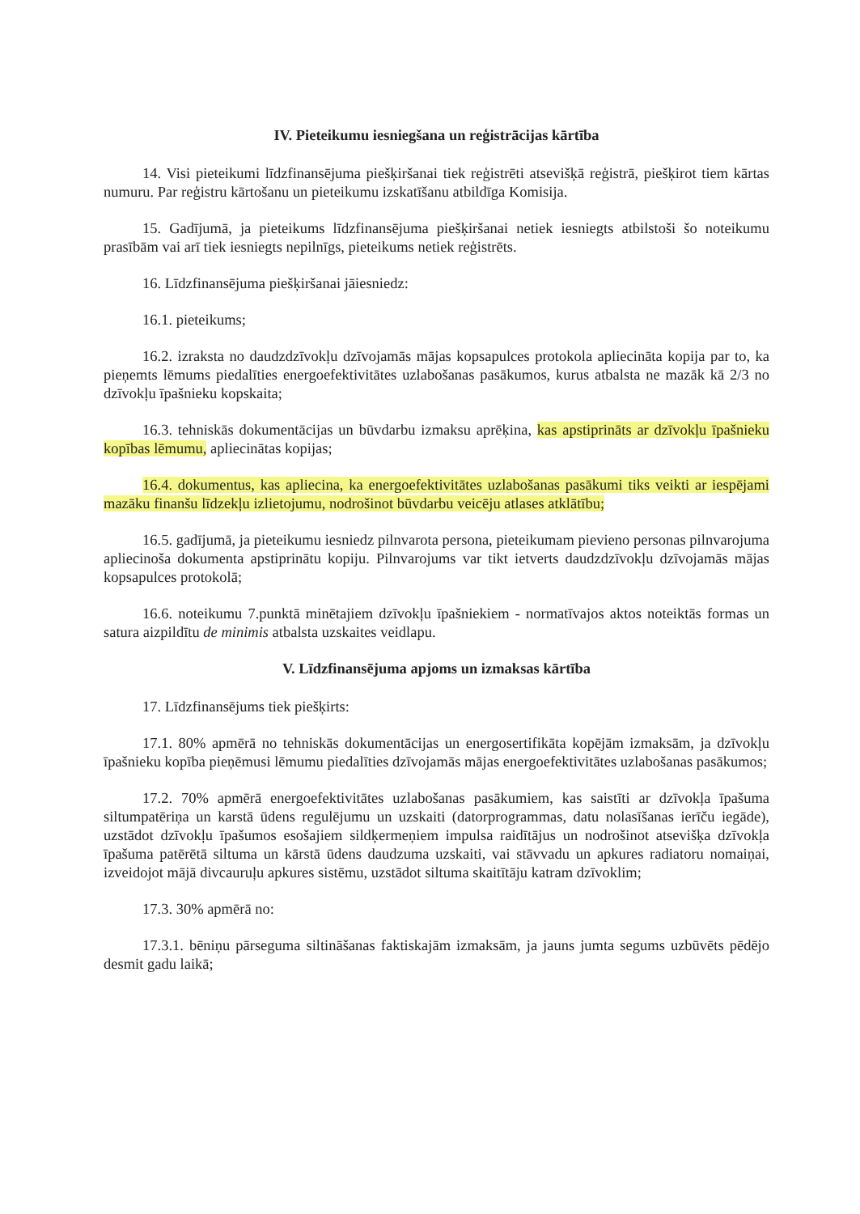IV. Pieteikumu iesniegšana un reģistrācijas kārtība
14. Visi pieteikumi līdzfinansējuma piešķiršanai tiek reģistrēti atsevišķā reģistrā, piešķirot tiem kārtas numuru. Par reģistru kārtošanu un pieteikumu izskatīšanu atbildīga Komisija.
15. Gadījumā, ja pieteikums līdzfinansējuma piešķiršanai netiek iesniegts atbilstoši šo noteikumu prasībām vai arī tiek iesniegts nepilnīgs, pieteikums netiek reģistrēts.
16. Līdzfinansējuma piešķiršanai jāiesniedz:
16.1. pieteikums;
16.2. izraksta no daudzdzīvokļu dzīvojamās mājas kopsapulces protokola apliecināta kopija par to, ka pieņemts lēmums piedalīties energoefektivitātes uzlabošanas pasākumos, kurus atbalsta ne mazāk kā 2/3 no dzīvokļu īpašnieku kopskaita;
16.3. tehniskās dokumentācijas un būvdarbu izmaksu aprēķina, kas apstiprināts ar dzīvokļu īpašnieku kopības lēmumu, apliecinātas kopijas;
16.4. dokumentus, kas apliecina, ka energoefektivitātes uzlabošanas pasākumi tiks veikti ar iespējami mazāku finanšu līdzekļu izlietojumu, nodrošinot būvdarbu veicēju atlases atklātību;
16.5. gadījumā, ja pieteikumu iesniedz pilnvarota persona, pieteikumam pievieno personas pilnvarojuma apliecinoša dokumenta apstiprinātu kopiju. Pilnvarojums var tikt ietverts daudzdzīvokļu dzīvojamās mājas kopsapulces protokolā;
16.6. noteikumu 7.punktā minētajiem dzīvokļu īpašniekiem - normatīvajos aktos noteiktās formas un satura aizpildītu de minimis atbalsta uzskaites veidlapu.
V. Līdzfinansējuma apjoms un izmaksas kārtība
17. Līdzfinansējums tiek piešķirts:
17.1. 80% apmērā no tehniskās dokumentācijas un energosertifikāta kopējām izmaksām, ja dzīvokļu īpašnieku kopība pieņēmusi lēmumu piedalīties dzīvojamās mājas energoefektivitātes uzlabošanas pasākumos;
17.2. 70% apmērā energoefektivitātes uzlabošanas pasākumiem, kas saistīti ar dzīvokļa īpašuma siltumpatēriņa un karstā ūdens regulējumu un uzskaiti (datorprogrammas, datu nolasīšanas ierīču iegāde), uzstādot dzīvokļu īpašumos esošajiem sildķermeņiem impulsa raidītājus un nodrošinot atsevišķa dzīvokļa īpašuma patērētā siltuma un kārstā ūdens daudzuma uzskaiti, vai stāvvadu un apkures radiatoru nomaiņai, izveidojot mājā divcauruļu apkures sistēmu, uzstādot siltuma skaitītāju katram dzīvoklim;
17.3. 30% apmērā no:
17.3.1. bēniņu pārseguma siltināšanas faktiskajām izmaksām, ja jauns jumta segums uzbūvēts pēdējo desmit gadu laikā;